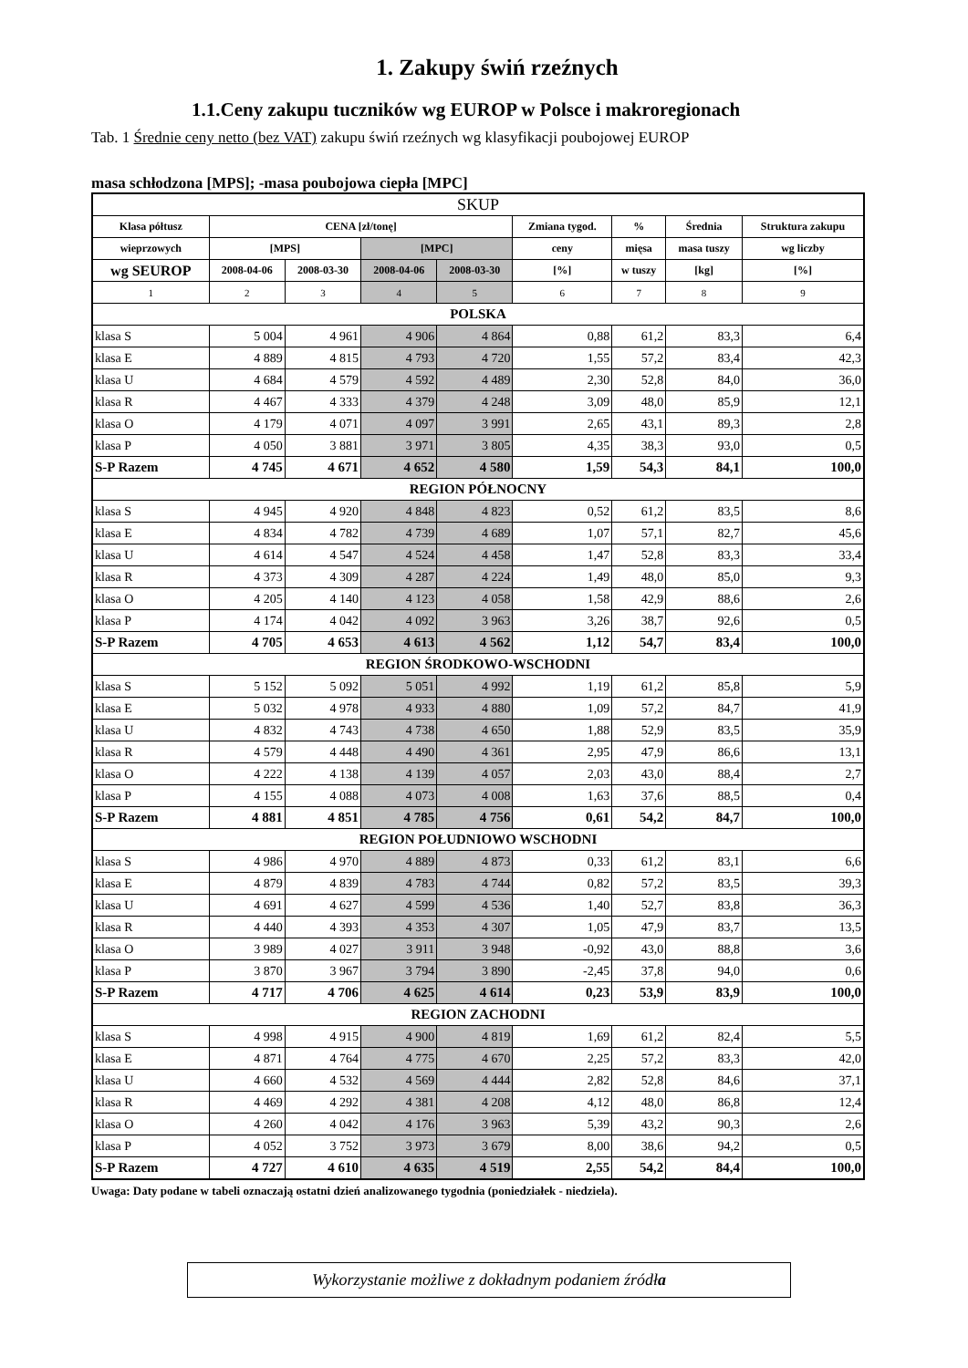1. Zakupy świń rzeźnych
1.1.Ceny zakupu tuczników wg EUROP w Polsce i makroregionach
Tab. 1 Średnie ceny netto (bez VAT) zakupu świń rzeźnych wg klasyfikacji poubojowej EUROP
masa schłodzona [MPS]; -masa poubojowa ciepła [MPC]
| SKUP | | | | | | | | |
| Klasa półtusz | CENA [zł/tonę] | | | | Zmiana tygod. | % | Średnia | Struktura zakupu |
| wieprzowych | [MPS] | | [MPC] | | ceny | mięsa | masa tuszy | wg liczby |
| wg SEUROP | 2008-04-06 | 2008-03-30 | 2008-04-06 | 2008-03-30 | [%] | w tuszy | [kg] | [%] |
| 1 | 2 | 3 | 4 | 5 | 6 | 7 | 8 | 9 |
| POLSKA | | | | | | | | |
| klasa S | 5 004 | 4 961 | 4 906 | 4 864 | 0,88 | 61,2 | 83,3 | 6,4 |
| klasa E | 4 889 | 4 815 | 4 793 | 4 720 | 1,55 | 57,2 | 83,4 | 42,3 |
| klasa U | 4 684 | 4 579 | 4 592 | 4 489 | 2,30 | 52,8 | 84,0 | 36,0 |
| klasa R | 4 467 | 4 333 | 4 379 | 4 248 | 3,09 | 48,0 | 85,9 | 12,1 |
| klasa O | 4 179 | 4 071 | 4 097 | 3 991 | 2,65 | 43,1 | 89,3 | 2,8 |
| klasa P | 4 050 | 3 881 | 3 971 | 3 805 | 4,35 | 38,3 | 93,0 | 0,5 |
| S-P Razem | 4 745 | 4 671 | 4 652 | 4 580 | 1,59 | 54,3 | 84,1 | 100,0 |
| REGION PÓŁNOCNY | | | | | | | | |
| klasa S | 4 945 | 4 920 | 4 848 | 4 823 | 0,52 | 61,2 | 83,5 | 8,6 |
| klasa E | 4 834 | 4 782 | 4 739 | 4 689 | 1,07 | 57,1 | 82,7 | 45,6 |
| klasa U | 4 614 | 4 547 | 4 524 | 4 458 | 1,47 | 52,8 | 83,3 | 33,4 |
| klasa R | 4 373 | 4 309 | 4 287 | 4 224 | 1,49 | 48,0 | 85,0 | 9,3 |
| klasa O | 4 205 | 4 140 | 4 123 | 4 058 | 1,58 | 42,9 | 88,6 | 2,6 |
| klasa P | 4 174 | 4 042 | 4 092 | 3 963 | 3,26 | 38,7 | 92,6 | 0,5 |
| S-P Razem | 4 705 | 4 653 | 4 613 | 4 562 | 1,12 | 54,7 | 83,4 | 100,0 |
| REGION ŚRODKOWO-WSCHODNI | | | | | | | | |
| klasa S | 5 152 | 5 092 | 5 051 | 4 992 | 1,19 | 61,2 | 85,8 | 5,9 |
| klasa E | 5 032 | 4 978 | 4 933 | 4 880 | 1,09 | 57,2 | 84,7 | 41,9 |
| klasa U | 4 832 | 4 743 | 4 738 | 4 650 | 1,88 | 52,9 | 83,5 | 35,9 |
| klasa R | 4 579 | 4 448 | 4 490 | 4 361 | 2,95 | 47,9 | 86,6 | 13,1 |
| klasa O | 4 222 | 4 138 | 4 139 | 4 057 | 2,03 | 43,0 | 88,4 | 2,7 |
| klasa P | 4 155 | 4 088 | 4 073 | 4 008 | 1,63 | 37,6 | 88,5 | 0,4 |
| S-P Razem | 4 881 | 4 851 | 4 785 | 4 756 | 0,61 | 54,2 | 84,7 | 100,0 |
| REGION POŁUDNIOWO WSCHODNI | | | | | | | | |
| klasa S | 4 986 | 4 970 | 4 889 | 4 873 | 0,33 | 61,2 | 83,1 | 6,6 |
| klasa E | 4 879 | 4 839 | 4 783 | 4 744 | 0,82 | 57,2 | 83,5 | 39,3 |
| klasa U | 4 691 | 4 627 | 4 599 | 4 536 | 1,40 | 52,7 | 83,8 | 36,3 |
| klasa R | 4 440 | 4 393 | 4 353 | 4 307 | 1,05 | 47,9 | 83,7 | 13,5 |
| klasa O | 3 989 | 4 027 | 3 911 | 3 948 | -0,92 | 43,0 | 88,8 | 3,6 |
| klasa P | 3 870 | 3 967 | 3 794 | 3 890 | -2,45 | 37,8 | 94,0 | 0,6 |
| S-P Razem | 4 717 | 4 706 | 4 625 | 4 614 | 0,23 | 53,9 | 83,9 | 100,0 |
| REGION ZACHODNI | | | | | | | | |
| klasa S | 4 998 | 4 915 | 4 900 | 4 819 | 1,69 | 61,2 | 82,4 | 5,5 |
| klasa E | 4 871 | 4 764 | 4 775 | 4 670 | 2,25 | 57,2 | 83,3 | 42,0 |
| klasa U | 4 660 | 4 532 | 4 569 | 4 444 | 2,82 | 52,8 | 84,6 | 37,1 |
| klasa R | 4 469 | 4 292 | 4 381 | 4 208 | 4,12 | 48,0 | 86,8 | 12,4 |
| klasa O | 4 260 | 4 042 | 4 176 | 3 963 | 5,39 | 43,2 | 90,3 | 2,6 |
| klasa P | 4 052 | 3 752 | 3 973 | 3 679 | 8,00 | 38,6 | 94,2 | 0,5 |
| S-P Razem | 4 727 | 4 610 | 4 635 | 4 519 | 2,55 | 54,2 | 84,4 | 100,0 |
Uwaga: Daty podane w tabeli oznaczają ostatni dzień analizowanego tygodnia (poniedziałek - niedziela).
Wykorzystanie możliwe z dokładnym podaniem źródła